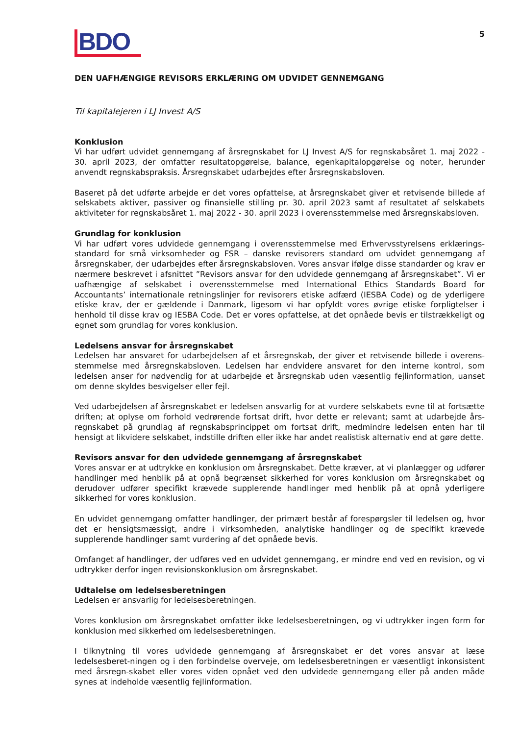BDO
5
DEN UAFHÆNGIGE REVISORS ERKLÆRING OM UDVIDET GENNEMGANG
Til kapitalejeren i LJ Invest A/S
Konklusion
Vi har udført udvidet gennemgang af årsregnskabet for LJ Invest A/S for regnskabsåret 1. maj 2022 - 30. april 2023, der omfatter resultatopgørelse, balance, egenkapitalopgørelse og noter, herunder anvendt regnskabspraksis. Årsregnskabet udarbejdes efter årsregnskabsloven.
Baseret på det udførte arbejde er det vores opfattelse, at årsregnskabet giver et retvisende billede af selskabets aktiver, passiver og finansielle stilling pr. 30. april 2023 samt af resultatet af selskabets aktiviteter for regnskabsåret 1. maj 2022 - 30. april 2023 i overensstemmelse med årsregnskabsloven.
Grundlag for konklusion
Vi har udført vores udvidede gennemgang i overensstemmelse med Erhvervsstyrelsens erklærings-standard for små virksomheder og FSR – danske revisorers standard om udvidet gennemgang af årsregnskaber, der udarbejdes efter årsregnskabsloven. Vores ansvar ifølge disse standarder og krav er nærmere beskrevet i afsnittet ”Revisors ansvar for den udvidede gennemgang af årsregnskabet”. Vi er uafhængige af selskabet i overensstemmelse med International Ethics Standards Board for Accountants’ internationale retningslinjer for revisorers etiske adfærd (IESBA Code) og de yderligere etiske krav, der er gældende i Danmark, ligesom vi har opfyldt vores øvrige etiske forpligtelser i henhold til disse krav og IESBA Code. Det er vores opfattelse, at det opnåede bevis er tilstrækkeligt og egnet som grundlag for vores konklusion.
Ledelsens ansvar for årsregnskabet
Ledelsen har ansvaret for udarbejdelsen af et årsregnskab, der giver et retvisende billede i overens-stemmelse med årsregnskabsloven. Ledelsen har endvidere ansvaret for den interne kontrol, som ledelsen anser for nødvendig for at udarbejde et årsregnskab uden væsentlig fejlinformation, uanset om denne skyldes besvigelser eller fejl.
Ved udarbejdelsen af årsregnskabet er ledelsen ansvarlig for at vurdere selskabets evne til at fortsætte driften; at oplyse om forhold vedrørende fortsat drift, hvor dette er relevant; samt at udarbejde års-regnskabet på grundlag af regnskabsprincippet om fortsat drift, medmindre ledelsen enten har til hensigt at likvidere selskabet, indstille driften eller ikke har andet realistisk alternativ end at gøre dette.
Revisors ansvar for den udvidede gennemgang af årsregnskabet
Vores ansvar er at udtrykke en konklusion om årsregnskabet. Dette kræver, at vi planlægger og udfører handlinger med henblik på at opnå begrænset sikkerhed for vores konklusion om årsregnskabet og derudover udfører specifikt krævede supplerende handlinger med henblik på at opnå yderligere sikkerhed for vores konklusion.
En udvidet gennemgang omfatter handlinger, der primært består af forespørgsler til ledelsen og, hvor det er hensigtsmæssigt, andre i virksomheden, analytiske handlinger og de specifikt krævede supplerende handlinger samt vurdering af det opnåede bevis.
Omfanget af handlinger, der udføres ved en udvidet gennemgang, er mindre end ved en revision, og vi udtrykker derfor ingen revisionskonklusion om årsregnskabet.
Udtalelse om ledelsesberetningen
Ledelsen er ansvarlig for ledelsesberetningen.
Vores konklusion om årsregnskabet omfatter ikke ledelsesberetningen, og vi udtrykker ingen form for konklusion med sikkerhed om ledelsesberetningen.
I tilknytning til vores udvidede gennemgang af årsregnskabet er det vores ansvar at læse ledelsesberet-ningen og i den forbindelse overveje, om ledelsesberetningen er væsentligt inkonsistent med årsregn-skabet eller vores viden opnået ved den udvidede gennemgang eller på anden måde synes at indeholde væsentlig fejlinformation.